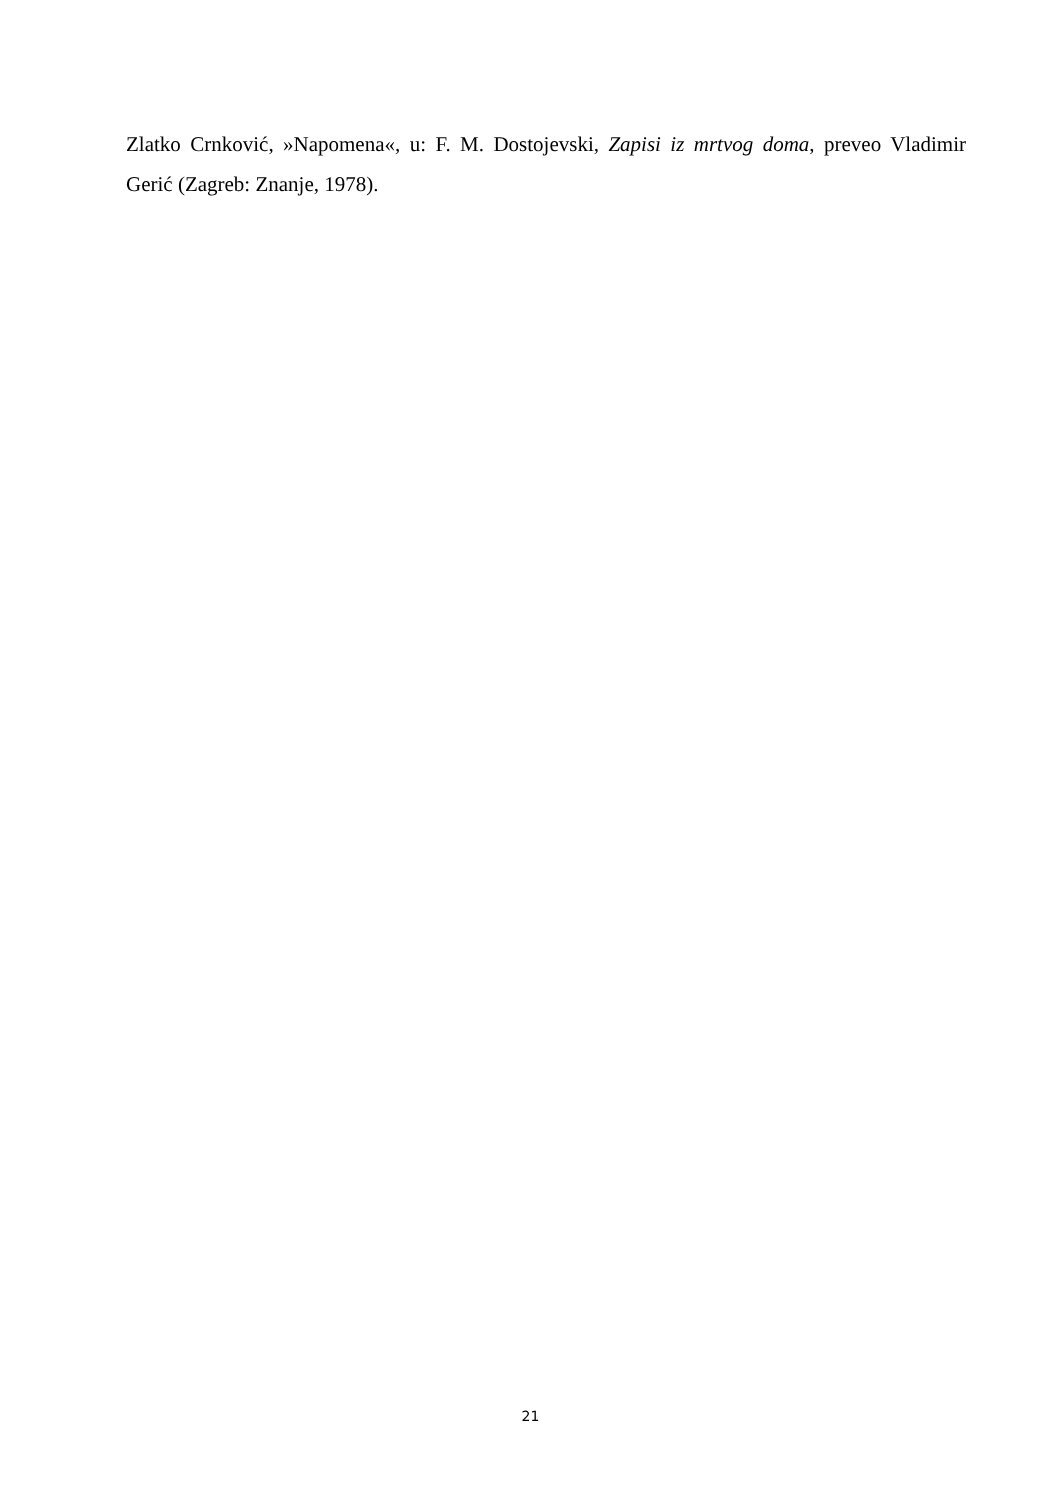Zlatko Crnković, »Napomena«, u: F. M. Dostojevski, Zapisi iz mrtvog doma, preveo Vladimir Gerić (Zagreb: Znanje, 1978).
21